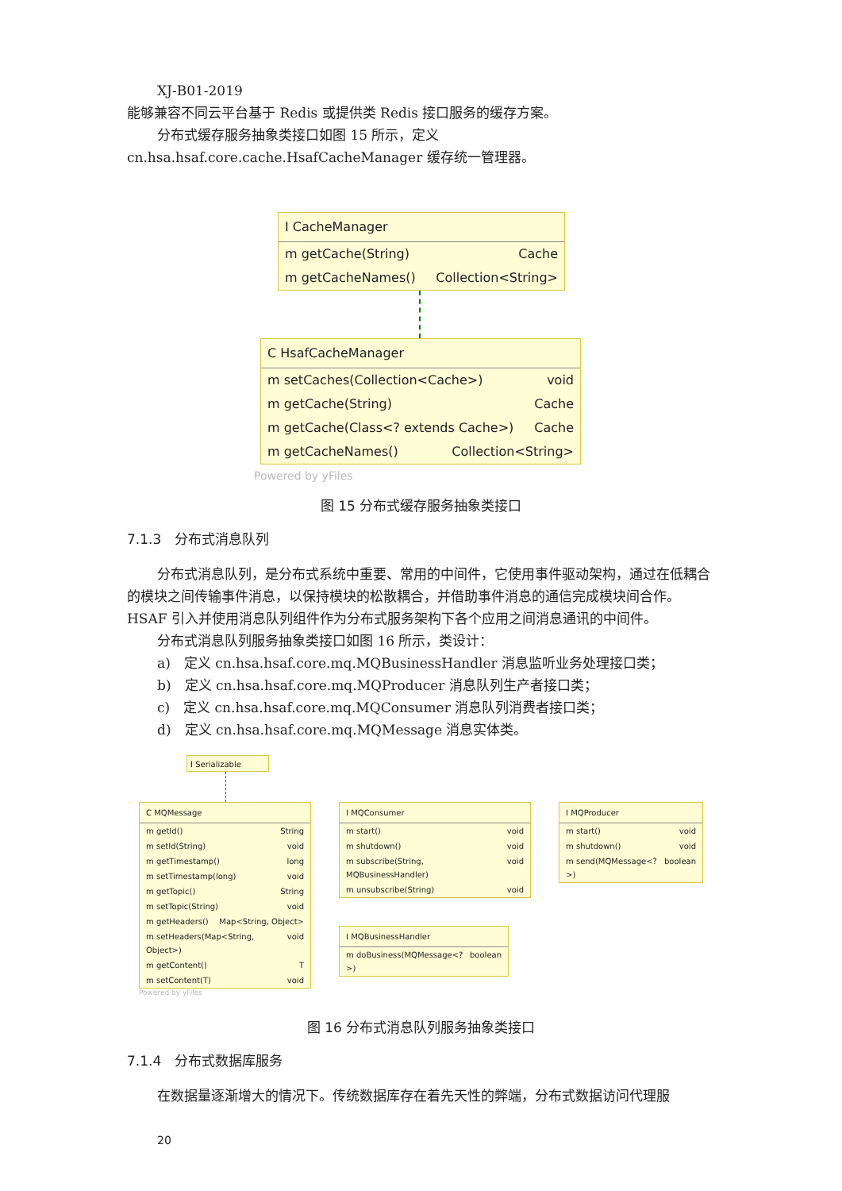XJ-B01-2019
能够兼容不同云平台基于 Redis 或提供类 Redis 接口服务的缓存方案。
分布式缓存服务抽象类接口如图 15 所示，定义 cn.hsa.hsaf.core.cache.HsafCacheManager 缓存统一管理器。
I CacheManager
m getCache(String) Cache
m getCacheNames() Collection<String>
C HsafCacheManager
m setCaches(Collection<Cache>) void
m getCache(String) Cache
m getCache(Class<? extends Cache>) Cache
m getCacheNames() Collection<String>
Powered by yFiles
图 15 分布式缓存服务抽象类接口
7.1.3　分布式消息队列
分布式消息队列，是分布式系统中重要、常用的中间件，它使用事件驱动架构，通过在低耦合的模块之间传输事件消息，以保持模块的松散耦合，并借助事件消息的通信完成模块间合作。HSAF 引入并使用消息队列组件作为分布式服务架构下各个应用之间消息通讯的中间件。
分布式消息队列服务抽象类接口如图 16 所示，类设计：
a)　定义 cn.hsa.hsaf.core.mq.MQBusinessHandler 消息监听业务处理接口类；
b)　定义 cn.hsa.hsaf.core.mq.MQProducer 消息队列生产者接口类；
c)　定义 cn.hsa.hsaf.core.mq.MQConsumer 消息队列消费者接口类；
d)　定义 cn.hsa.hsaf.core.mq.MQMessage 消息实体类。
I Serializable
C MQMessage
m getId() String
m setId(String) void
m getTimestamp() long
m setTimestamp(long) void
m getTopic() String
m setTopic(String) void
m getHeaders() Map<String, Object>
m setHeaders(Map<String, Object>) void
m getContent() T
m setContent(T) void
Powered by yFiles
I MQConsumer
m start() void
m shutdown() void
m subscribe(String, MQBusinessHandler) void
m unsubscribe(String) void
I MQBusinessHandler
m doBusiness(MQMessage<?>) boolean
I MQProducer
m start() void
m shutdown() void
m send(MQMessage<?>) boolean
图 16 分布式消息队列服务抽象类接口
7.1.4　分布式数据库服务
在数据量逐渐增大的情况下。传统数据库存在着先天性的弊端，分布式数据访问代理服
20